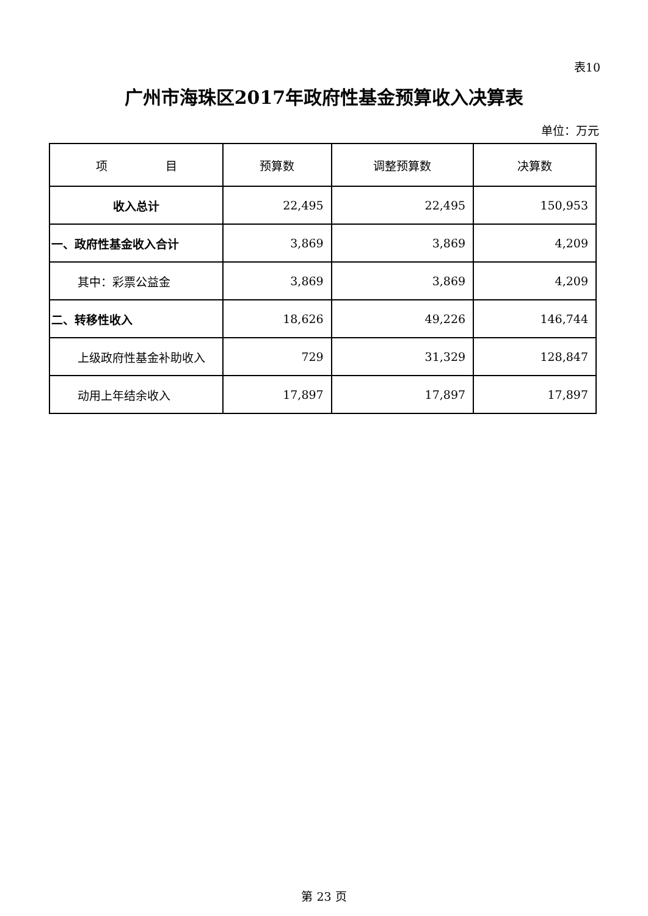表10
广州市海珠区2017年政府性基金预算收入决算表
单位：万元
| 项 目 | 预算数 | 调整预算数 | 决算数 |
| --- | --- | --- | --- |
| 收入总计 | 22,495 | 22,495 | 150,953 |
| 一、政府性基金收入合计 | 3,869 | 3,869 | 4,209 |
| 其中：彩票公益金 | 3,869 | 3,869 | 4,209 |
| 二、转移性收入 | 18,626 | 49,226 | 146,744 |
| 上级政府性基金补助收入 | 729 | 31,329 | 128,847 |
| 动用上年结余收入 | 17,897 | 17,897 | 17,897 |
第 23 页